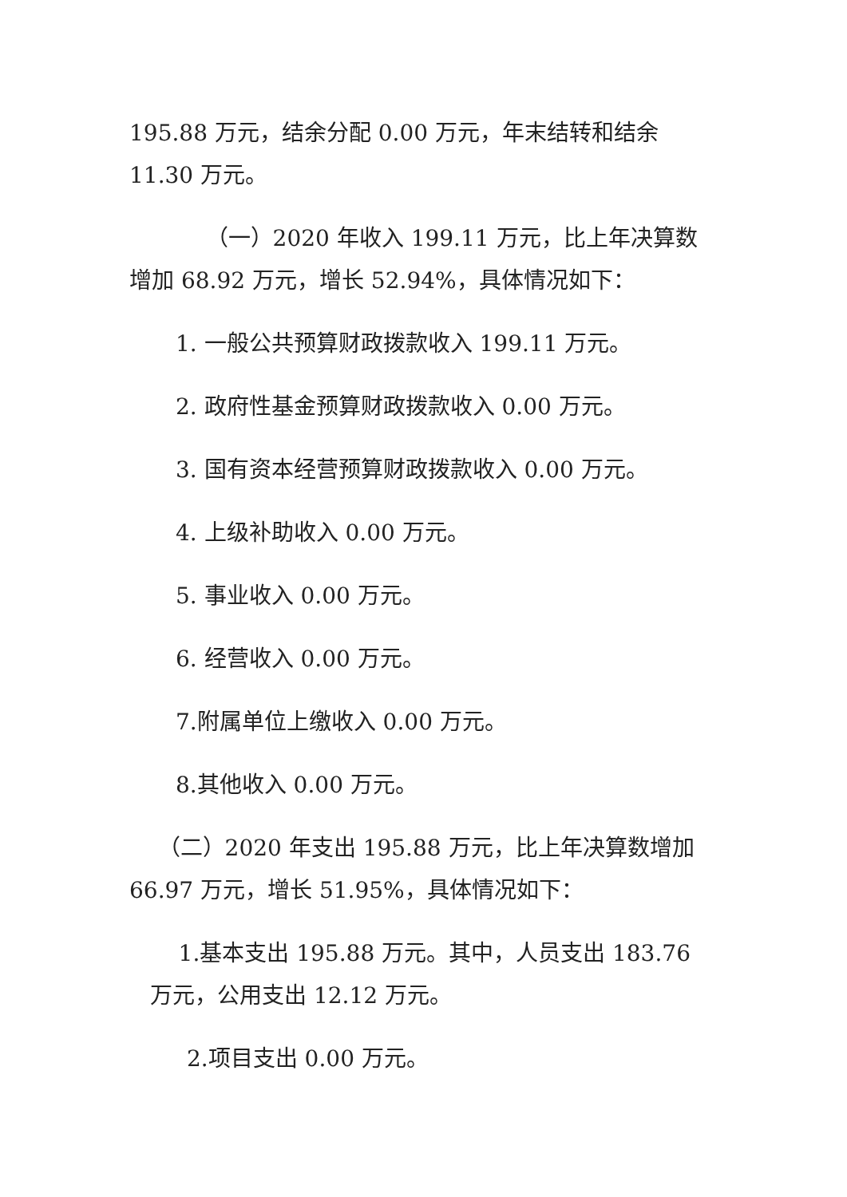195.88 万元，结余分配 0.00 万元，年末结转和结余 11.30 万元。
（一）2020 年收入 199.11 万元，比上年决算数增加 68.92 万元，增长 52.94%，具体情况如下：
1. 一般公共预算财政拨款收入 199.11 万元。
2. 政府性基金预算财政拨款收入 0.00 万元。
3. 国有资本经营预算财政拨款收入 0.00 万元。
4. 上级补助收入 0.00 万元。
5. 事业收入 0.00 万元。
6. 经营收入 0.00 万元。
7.附属单位上缴收入 0.00 万元。
8.其他收入 0.00 万元。
（二）2020 年支出 195.88 万元，比上年决算数增加 66.97 万元，增长 51.95%，具体情况如下：
1.基本支出 195.88 万元。其中，人员支出 183.76 万元，公用支出 12.12 万元。
2.项目支出 0.00 万元。